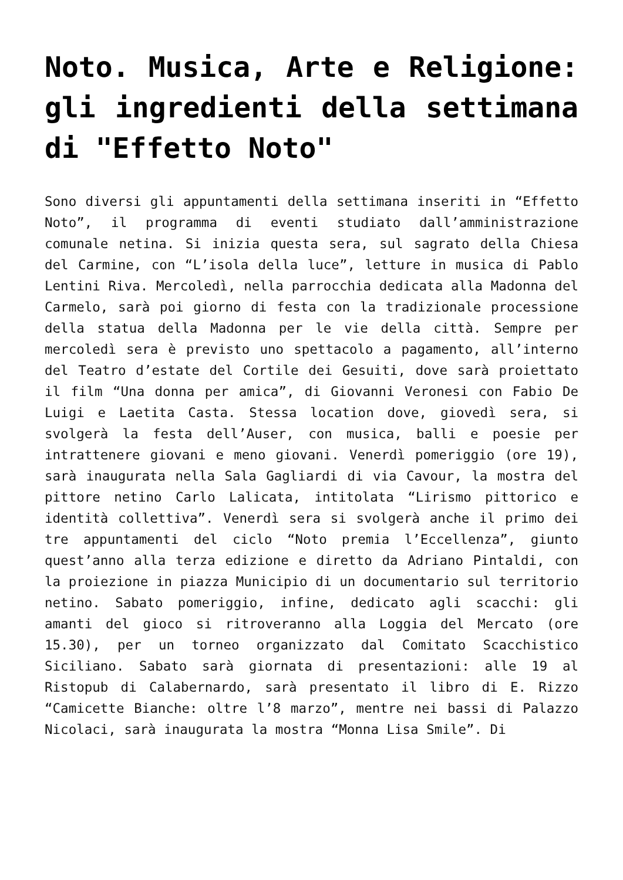Noto. Musica, Arte e Religione: gli ingredienti della settimana di "Effetto Noto"
Sono diversi gli appuntamenti della settimana inseriti in “Effetto Noto”, il programma di eventi studiato dall’amministrazione comunale netina. Si inizia questa sera, sul sagrato della Chiesa del Carmine, con “L’isola della luce”, letture in musica di Pablo Lentini Riva. Mercoledì, nella parrocchia dedicata alla Madonna del Carmelo, sarà poi giorno di festa con la tradizionale processione della statua della Madonna per le vie della città. Sempre per mercoledì sera è previsto uno spettacolo a pagamento, all’interno del Teatro d’estate del Cortile dei Gesuiti, dove sarà proiettato il film “Una donna per amica”, di Giovanni Veronesi con Fabio De Luigi e Laetita Casta. Stessa location dove, giovedì sera, si svolgerà la festa dell’Auser, con musica, balli e poesie per intrattenere giovani e meno giovani. Venerdì pomeriggio (ore 19), sarà inaugurata nella Sala Gagliardi di via Cavour, la mostra del pittore netino Carlo Lalicata, intitolata “Lirismo pittorico e identità collettiva”. Venerdì sera si svolgerà anche il primo dei tre appuntamenti del ciclo “Noto premia l’Eccellenza”, giunto quest’anno alla terza edizione e diretto da Adriano Pintaldi, con la proiezione in piazza Municipio di un documentario sul territorio netino. Sabato pomeriggio, infine, dedicato agli scacchi: gli amanti del gioco si ritroveranno alla Loggia del Mercato (ore 15.30), per un torneo organizzato dal Comitato Scacchistico Siciliano. Sabato sarà giornata di presentazioni: alle 19 al Ristopub di Calabernardo, sarà presentato il libro di E. Rizzo “Camicette Bianche: oltre l’8 marzo”, mentre nei bassi di Palazzo Nicolaci, sarà inaugurata la mostra “Monna Lisa Smile”. Di